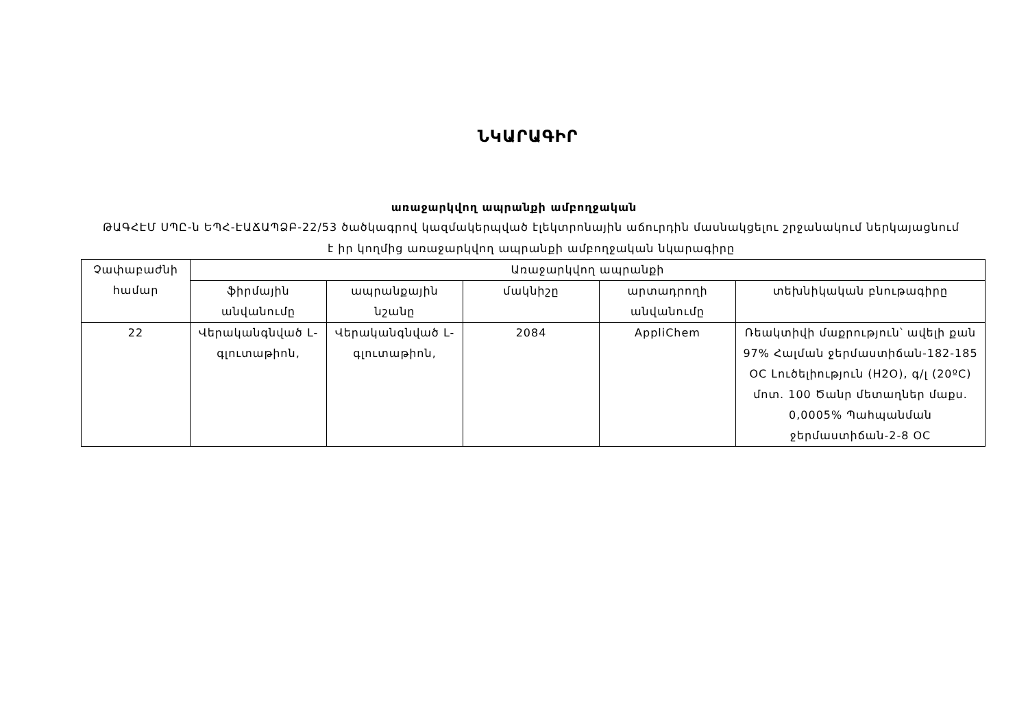ՆԿԱՐԱԳԻՐ
առաջարկվող ապրանքի ամբողջական
ԹԱԳՀԷՄ ՍՊԸ-ն ԵՊՀ-ԷԱՃԱՊՁԲ-22/53 ծածկագրով կազմակերպված էլեկտրոնային աճուրդին մասնակցելու շրջանակում ներկայացնում է իր կողմից առաջարկվող ապրանքի ամբողջական նկարագիրը
| Չափաբաժնի համար | Առաջարկվող ապրանքի | | | | |
| --- | --- | --- | --- | --- | --- |
| | ֆիրմային անվանումը | ապրանքային նշանը | մակնիշը | արտադրողի անվանումը | տեխնիկական բնութագիրը |
| 22 | Վերականգնված L-գլուտաթիոն, | Վերականգնված L-գլուտաթիոն, | 2084 | AppliChem | Ռեակտիվի մաքրություն՝ ավելի քան 97% Հալման ջերմաստիճան-182-185 OC Լուծելիություն (H2O), գ/լ (20ºC) մոտ. 100 Ծանր մետաղներ մաքս. 0,0005% Պահպանման ջերմաստիճան-2-8 OC |